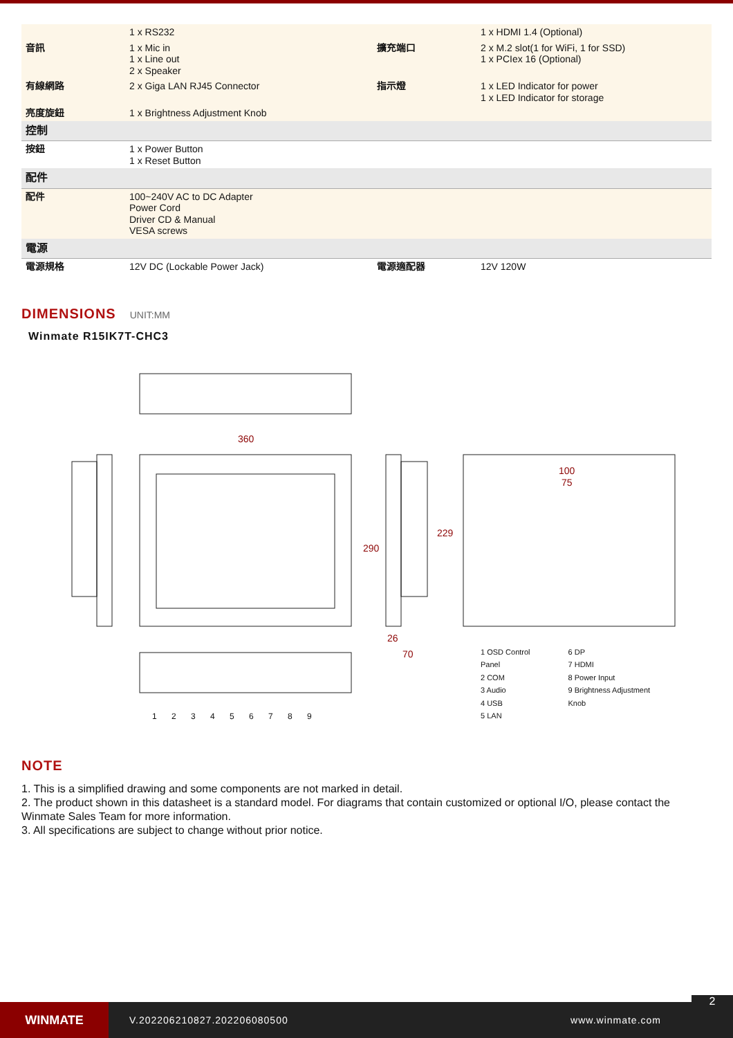| | 1 x RS232 | | 1 x HDMI 1.4 (Optional) |
| 音訊 | 1 x Mic in 1 x Line out 2 x Speaker | 擴充端口 | 2 x M.2 slot(1 for WiFi, 1 for SSD) 1 x PCIex 16 (Optional) |
| 有線網路 | 2 x Giga LAN RJ45 Connector | 指示燈 | 1 x LED Indicator for power 1 x LED Indicator for storage |
| 亮度旋鈕 | 1 x Brightness Adjustment Knob | | |
| 控制 | | | |
| 按鈕 | 1 x Power Button 1 x Reset Button | | |
| 配件 | | | |
| 配件 | 100~240V AC to DC Adapter Power Cord Driver CD & Manual VESA screws | | |
| 電源 | | | |
| 電源規格 | 12V DC (Lockable Power Jack) | 電源適配器 | 12V 120W |
DIMENSIONS UNIT:MM
Winmate R15IK7T-CHC3
360
290
229
26
70
100
75
1 OSD Control Panel
2 COM
3 Audio
4 USB
5 LAN
6 DP
7 HDMI
8 Power Input
9 Brightness Adjustment Knob
1 2 3 4 5 6 7 8 9
NOTE
1. This is a simplified drawing and some components are not marked in detail.
2. The product shown in this datasheet is a standard model. For diagrams that contain customized or optional I/O, please contact the Winmate Sales Team for more information.
3. All specifications are subject to change without prior notice.
WINMATE
V.202206210827.202206080500 www.winmate.com
2